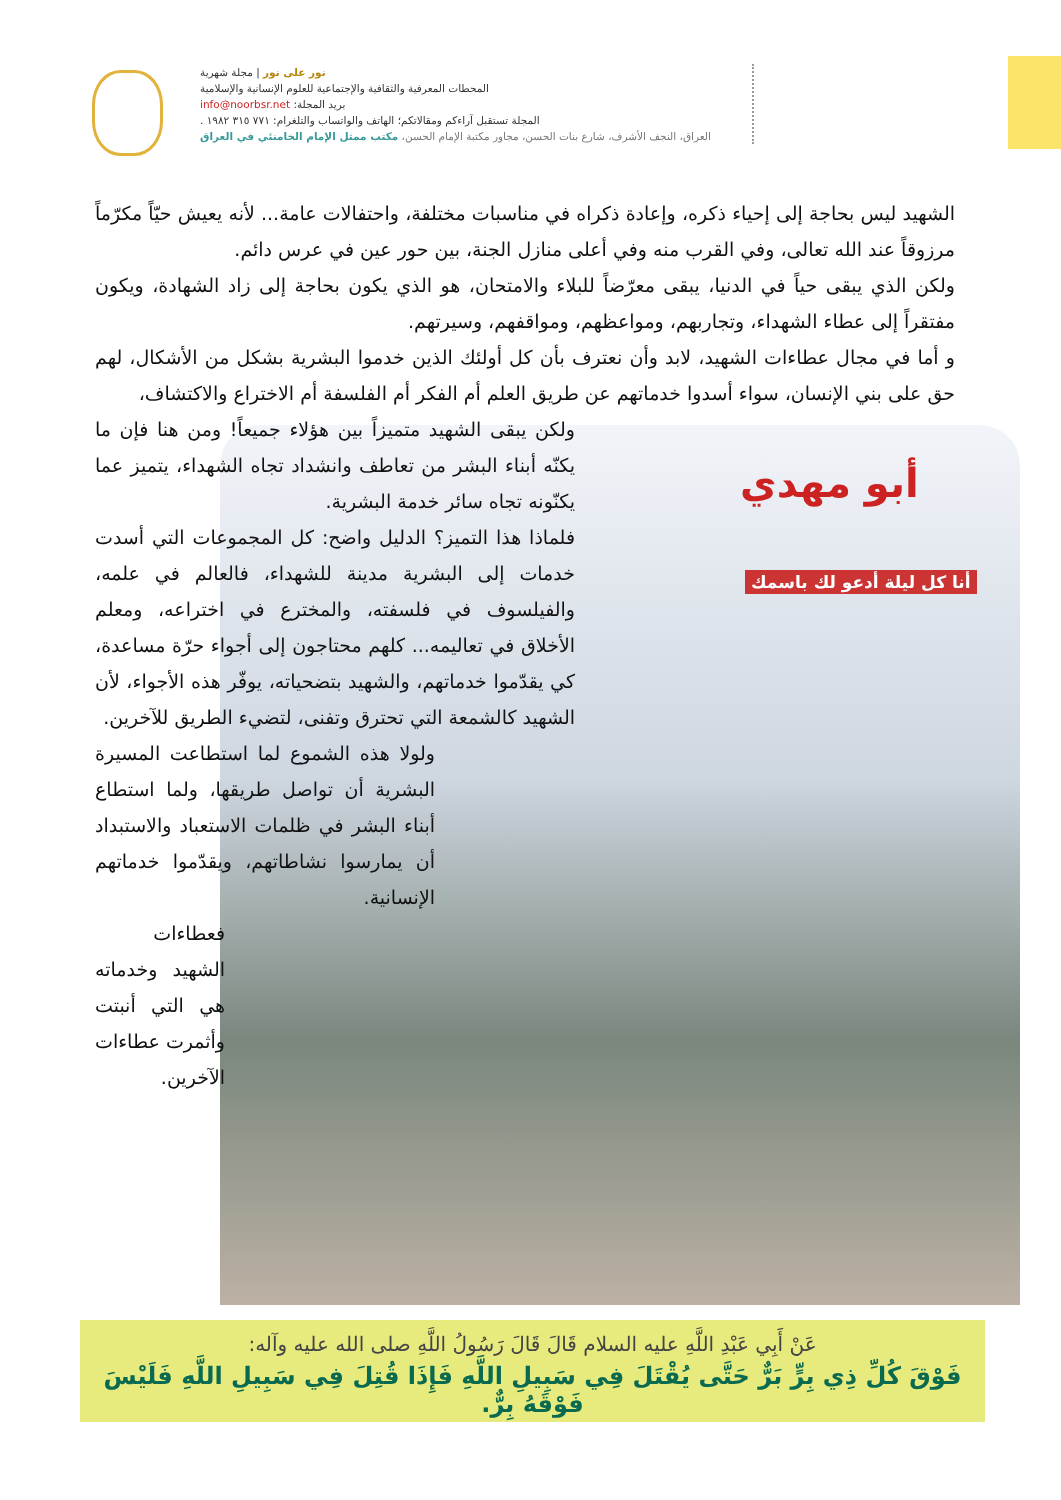نور على نور | مجلة شهرية
المحطات المعرفية والثقافية والإجتماعية للعلوم الإنسانية والإسلامية
بريد المجلة: info@noorbsr.net
المجلة تستقبل آراءكم ومقالاتكم؛ الهاتف والواتساب والتلغرام: ٧٧١ ٣١٥ ١٩٨٢ .
العراق، النجف الأشرف، شارع بنات الحسن، مجاور مكتبة الإمام الحسن، مكتب ممثل الإمام الخامنئي في العراق
أبو مهدي
أنا كل ليلة أدعو لك باسمك
الشهيد ليس بحاجة إلى إحياء ذكره، وإعادة ذكراه في مناسبات مختلفة، واحتفالات عامة... لأنه يعيش حيّاً مكرّماً مرزوقاً عند الله تعالى، وفي القرب منه وفي أعلى منازل الجنة، بين حور عين في عرس دائم.
ولكن الذي يبقى حياً في الدنيا، يبقى معرّضاً للبلاء والامتحان، هو الذي يكون بحاجة إلى زاد الشهادة، ويكون مفتقراً إلى عطاء الشهداء، وتجاربهم، ومواعظهم، ومواقفهم، وسيرتهم.
و أما في مجال عطاءات الشهيد، لابد وأن نعترف بأن كل أولئك الذين خدموا البشرية بشكل من الأشكال، لهم حق على بني الإنسان، سواء أسدوا خدماتهم عن طريق العلم أم الفكر أم الفلسفة أم الاختراع والاكتشاف،
ولكن يبقى الشهيد متميزاً بين هؤلاء جميعاً! ومن هنا فإن ما يكنّه أبناء البشر من تعاطف وانشداد تجاه الشهداء، يتميز عما يكنّونه تجاه سائر خدمة البشرية.
فلماذا هذا التميز؟ الدليل واضح: كل المجموعات التي أسدت خدمات إلى البشرية مدينة للشهداء، فالعالم في علمه، والفيلسوف في فلسفته، والمخترع في اختراعه، ومعلم الأخلاق في تعاليمه... كلهم محتاجون إلى أجواء حرّة مساعدة، كي يقدّموا خدماتهم، والشهيد بتضحياته، يوفّر هذه الأجواء، لأن الشهيد كالشمعة التي تحترق وتفنى، لتضيء الطريق للآخرين.
ولولا هذه الشموع لما استطاعت المسيرة البشرية أن تواصل طريقها، ولما استطاع أبناء البشر في ظلمات الاستعباد والاستبداد أن يمارسوا نشاطاتهم، ويقدّموا خدماتهم الإنسانية.
فعطاءات الشهيد وخدماته هي التي أنبتت وأثمرت عطاءات الآخرين.
عَنْ أَبِي عَبْدِ اللَّهِ عليه السلام قَالَ قَالَ رَسُولُ اللَّهِ صلى الله عليه وآله:
فَوْقَ كُلِّ ذِي بِرٍّ بَرٌّ حَتَّى يُقْتَلَ فِي سَبِيلِ اللَّهِ فَإِذَا قُتِلَ فِي سَبِيلِ اللَّهِ فَلَيْسَ فَوْقَهُ بِرٌّ.